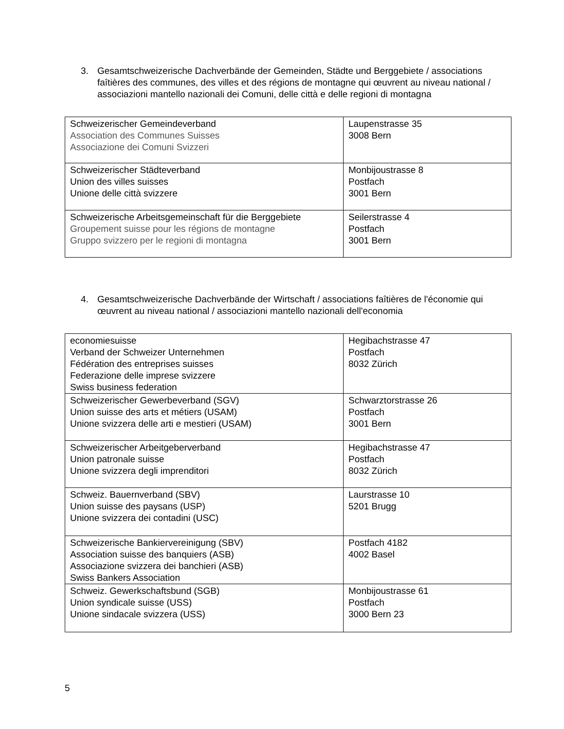3. Gesamtschweizerische Dachverbände der Gemeinden, Städte und Berggebiete / associations faîtières des communes, des villes et des régions de montagne qui œuvrent au niveau national / associazioni mantello nazionali dei Comuni, delle città e delle regioni di montagna
| Schweizerischer Gemeindeverband Association des Communes Suisses Associazione dei Comuni Svizzeri | Laupenstrasse 35 3008 Bern |
| Schweizerischer Städteverband Union des villes suisses Unione delle città svizzere | Monbijoustrasse 8 Postfach 3001 Bern |
| Schweizerische Arbeitsgemeinschaft für die Berggebiete Groupement suisse pour les régions de montagne Gruppo svizzero per le regioni di montagna | Seilerstrasse 4 Postfach 3001 Bern |
4. Gesamtschweizerische Dachverbände der Wirtschaft / associations faîtières de l'économie qui œuvrent au niveau national / associazioni mantello nazionali dell'economia
| economiesuisse Verband der Schweizer Unternehmen Fédération des entreprises suisses Federazione delle imprese svizzere Swiss business federation | Hegibachstrasse 47 Postfach 8032 Zürich |
| Schweizerischer Gewerbeverband (SGV) Union suisse des arts et métiers (USAM) Unione svizzera delle arti e mestieri (USAM) | Schwarztorstrasse 26 Postfach 3001 Bern |
| Schweizerischer Arbeitgeberverband Union patronale suisse Unione svizzera degli imprenditori | Hegibachstrasse 47 Postfach 8032 Zürich |
| Schweiz. Bauernverband (SBV) Union suisse des paysans (USP) Unione svizzera dei contadini (USC) | Laurstrasse 10 5201 Brugg |
| Schweizerische Bankiervereinigung (SBV) Association suisse des banquiers (ASB) Associazione svizzera dei banchieri (ASB) Swiss Bankers Association | Postfach 4182 4002 Basel |
| Schweiz. Gewerkschaftsbund (SGB) Union syndicale suisse (USS) Unione sindacale svizzera (USS) | Monbijoustrasse 61 Postfach 3000 Bern 23 |
5